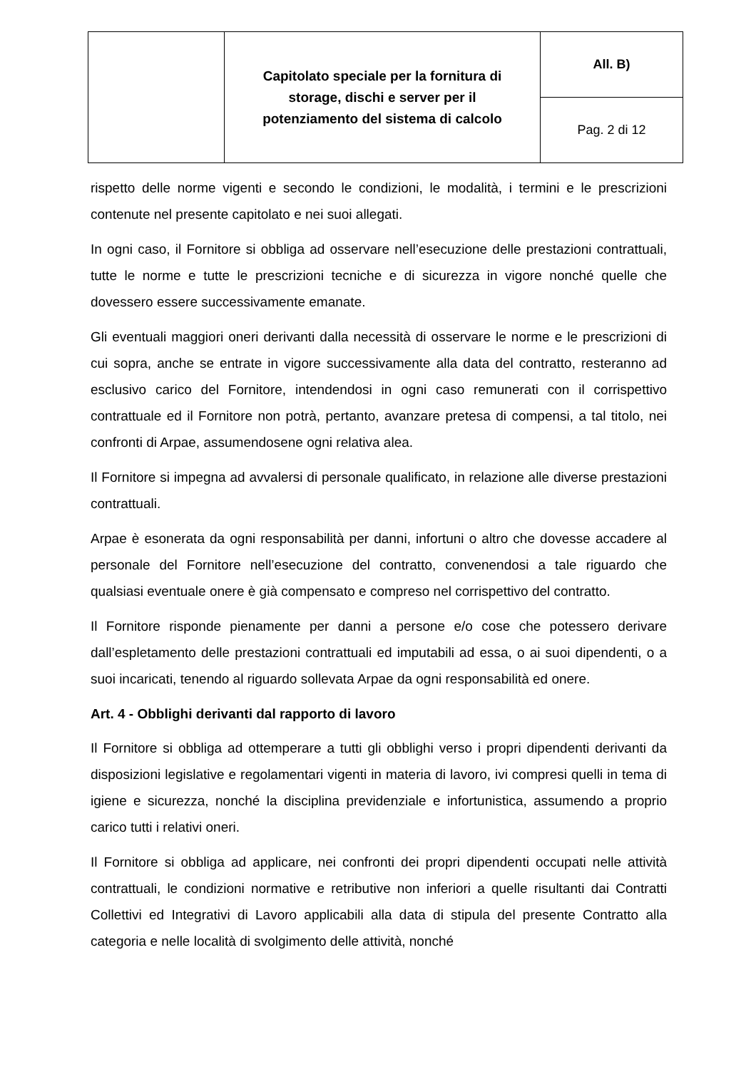| | Capitolato speciale per la fornitura di storage, dischi e server per il potenziamento del sistema di calcolo | All. B) |
| | | Pag. 2 di 12 |
rispetto delle norme vigenti e secondo le condizioni, le modalità, i termini e le prescrizioni contenute nel presente capitolato e nei suoi allegati.
In ogni caso, il Fornitore si obbliga ad osservare nell’esecuzione delle prestazioni contrattuali, tutte le norme e tutte le prescrizioni tecniche e di sicurezza in vigore nonché quelle che dovessero essere successivamente emanate.
Gli eventuali maggiori oneri derivanti dalla necessità di osservare le norme e le prescrizioni di cui sopra, anche se entrate in vigore successivamente alla data del contratto, resteranno ad esclusivo carico del Fornitore, intendendosi in ogni caso remunerati con il corrispettivo contrattuale ed il Fornitore non potrà, pertanto, avanzare pretesa di compensi, a tal titolo, nei confronti di Arpae, assumendosene ogni relativa alea.
Il Fornitore si impegna ad avvalersi di personale qualificato, in relazione alle diverse prestazioni contrattuali.
Arpae è esonerata da ogni responsabilità per danni, infortuni o altro che dovesse accadere al personale del Fornitore nell’esecuzione del contratto, convenendosi a tale riguardo che qualsiasi eventuale onere è già compensato e compreso nel corrispettivo del contratto.
Il Fornitore risponde pienamente per danni a persone e/o cose che potessero derivare dall’espletamento delle prestazioni contrattuali ed imputabili ad essa, o ai suoi dipendenti, o a suoi incaricati, tenendo al riguardo sollevata Arpae da ogni responsabilità ed onere.
Art. 4 - Obblighi derivanti dal rapporto di lavoro
Il Fornitore si obbliga ad ottemperare a tutti gli obblighi verso i propri dipendenti derivanti da disposizioni legislative e regolamentari vigenti in materia di lavoro, ivi compresi quelli in tema di igiene e sicurezza, nonché la disciplina previdenziale e infortunistica, assumendo a proprio carico tutti i relativi oneri.
Il Fornitore si obbliga ad applicare, nei confronti dei propri dipendenti occupati nelle attività contrattuali, le condizioni normative e retributive non inferiori a quelle risultanti dai Contratti Collettivi ed Integrativi di Lavoro applicabili alla data di stipula del presente Contratto alla categoria e nelle località di svolgimento delle attività, nonché